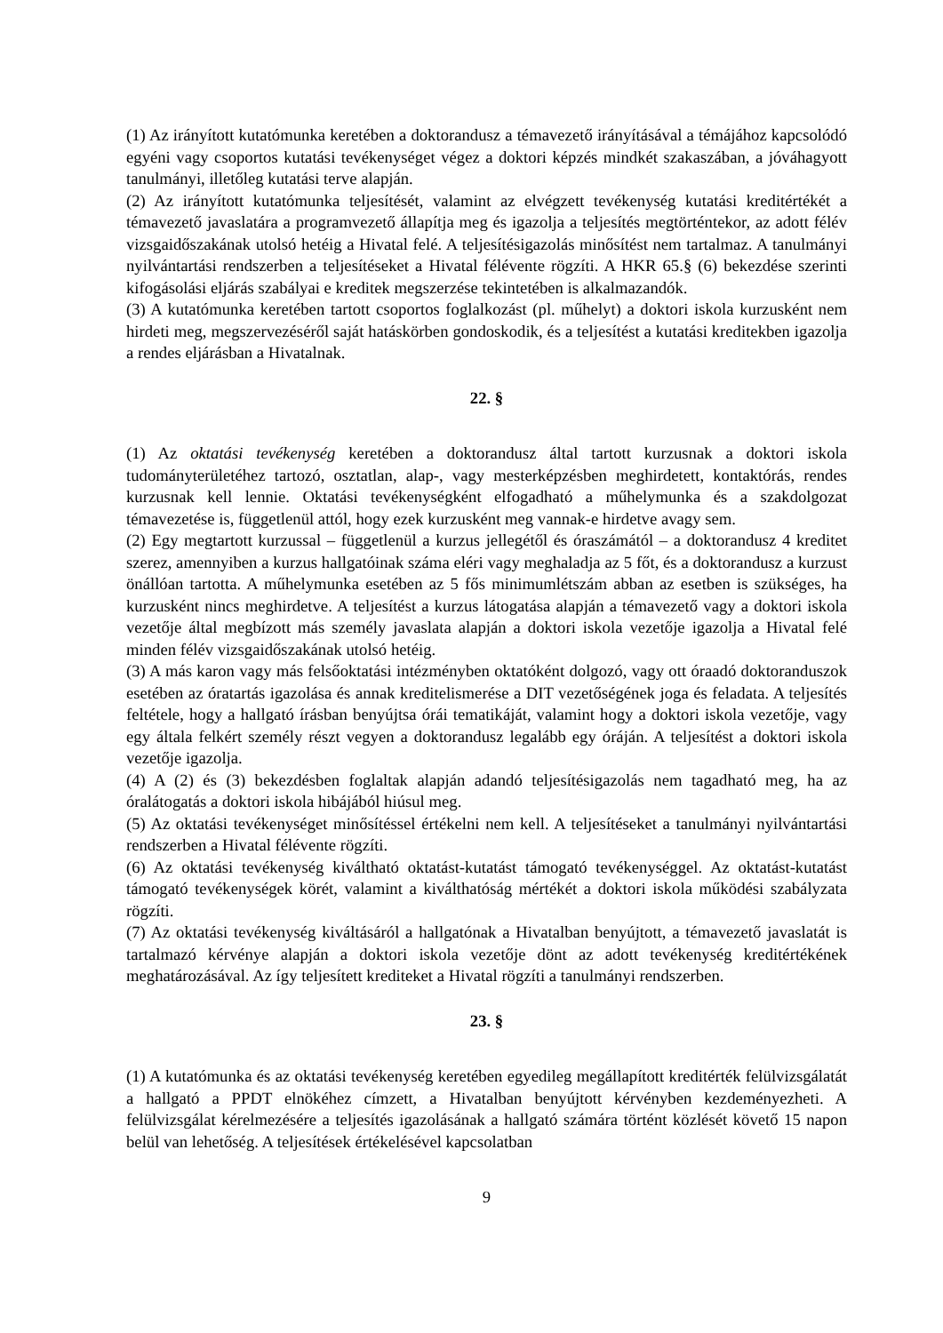(1) Az irányított kutatómunka keretében a doktorandusz a témavezető irányításával a témájához kapcsolódó egyéni vagy csoportos kutatási tevékenységet végez a doktori képzés mindkét szakaszában, a jóváhagyott tanulmányi, illetőleg kutatási terve alapján.
(2) Az irányított kutatómunka teljesítését, valamint az elvégzett tevékenység kutatási kreditértékét a témavezető javaslatára a programvezető állapítja meg és igazolja a teljesítés megtörténtekor, az adott félév vizsgaidőszakának utolsó hetéig a Hivatal felé. A teljesítésigazolás minősítést nem tartalmaz. A tanulmányi nyilvántartási rendszerben a teljesítéseket a Hivatal félévente rögzíti. A HKR 65.§ (6) bekezdése szerinti kifogásolási eljárás szabályai e kreditek megszerzése tekintetében is alkalmazandók.
(3) A kutatómunka keretében tartott csoportos foglalkozást (pl. műhelyt) a doktori iskola kurzusként nem hirdeti meg, megszervezéséről saját hatáskörben gondoskodik, és a teljesítést a kutatási kreditekben igazolja a rendes eljárásban a Hivatalnak.
22. §
(1) Az oktatási tevékenység keretében a doktorandusz által tartott kurzusnak a doktori iskola tudományterületéhez tartozó, osztatlan, alap-, vagy mesterképzésben meghirdetett, kontaktórás, rendes kurzusnak kell lennie. Oktatási tevékenységként elfogadható a műhelymunka és a szakdolgozat témavezetése is, függetlenül attól, hogy ezek kurzusként meg vannak-e hirdetve avagy sem.
(2) Egy megtartott kurzussal – függetlenül a kurzus jellegétől és óraszámától – a doktorandusz 4 kreditet szerez, amennyiben a kurzus hallgatóinak száma eléri vagy meghaladja az 5 főt, és a doktorandusz a kurzust önállóan tartotta. A műhelymunka esetében az 5 fős minimumlétszám abban az esetben is szükséges, ha kurzusként nincs meghirdetve. A teljesítést a kurzus látogatása alapján a témavezető vagy a doktori iskola vezetője által megbízott más személy javaslata alapján a doktori iskola vezetője igazolja a Hivatal felé minden félév vizsgaidőszakának utolsó hetéig.
(3) A más karon vagy más felsőoktatási intézményben oktatóként dolgozó, vagy ott óraadó doktoranduszok esetében az óratartás igazolása és annak kreditelismerése a DIT vezetőségének joga és feladata. A teljesítés feltétele, hogy a hallgató írásban benyújtsa órái tematikáját, valamint hogy a doktori iskola vezetője, vagy egy általa felkért személy részt vegyen a doktorandusz legalább egy óráján. A teljesítést a doktori iskola vezetője igazolja.
(4) A (2) és (3) bekezdésben foglaltak alapján adandó teljesítésigazolás nem tagadható meg, ha az óralátogatás a doktori iskola hibájából hiúsul meg.
(5) Az oktatási tevékenységet minősítéssel értékelni nem kell. A teljesítéseket a tanulmányi nyilvántartási rendszerben a Hivatal félévente rögzíti.
(6) Az oktatási tevékenység kiváltható oktatást-kutatást támogató tevékenységgel. Az oktatást-kutatást támogató tevékenységek körét, valamint a kiválthatóság mértékét a doktori iskola működési szabályzata rögzíti.
(7) Az oktatási tevékenység kiváltásáról a hallgatónak a Hivatalban benyújtott, a témavezető javaslatát is tartalmazó kérvénye alapján a doktori iskola vezetője dönt az adott tevékenység kreditértékének meghatározásával. Az így teljesített krediteket a Hivatal rögzíti a tanulmányi rendszerben.
23. §
(1) A kutatómunka és az oktatási tevékenység keretében egyedileg megállapított kreditérték felülvizsgálatát a hallgató a PPDT elnökéhez címzett, a Hivatalban benyújtott kérvényben kezdeményezheti. A felülvizsgálat kérelmezésére a teljesítés igazolásának a hallgató számára történt közlését követő 15 napon belül van lehetőség. A teljesítések értékelésével kapcsolatban
9